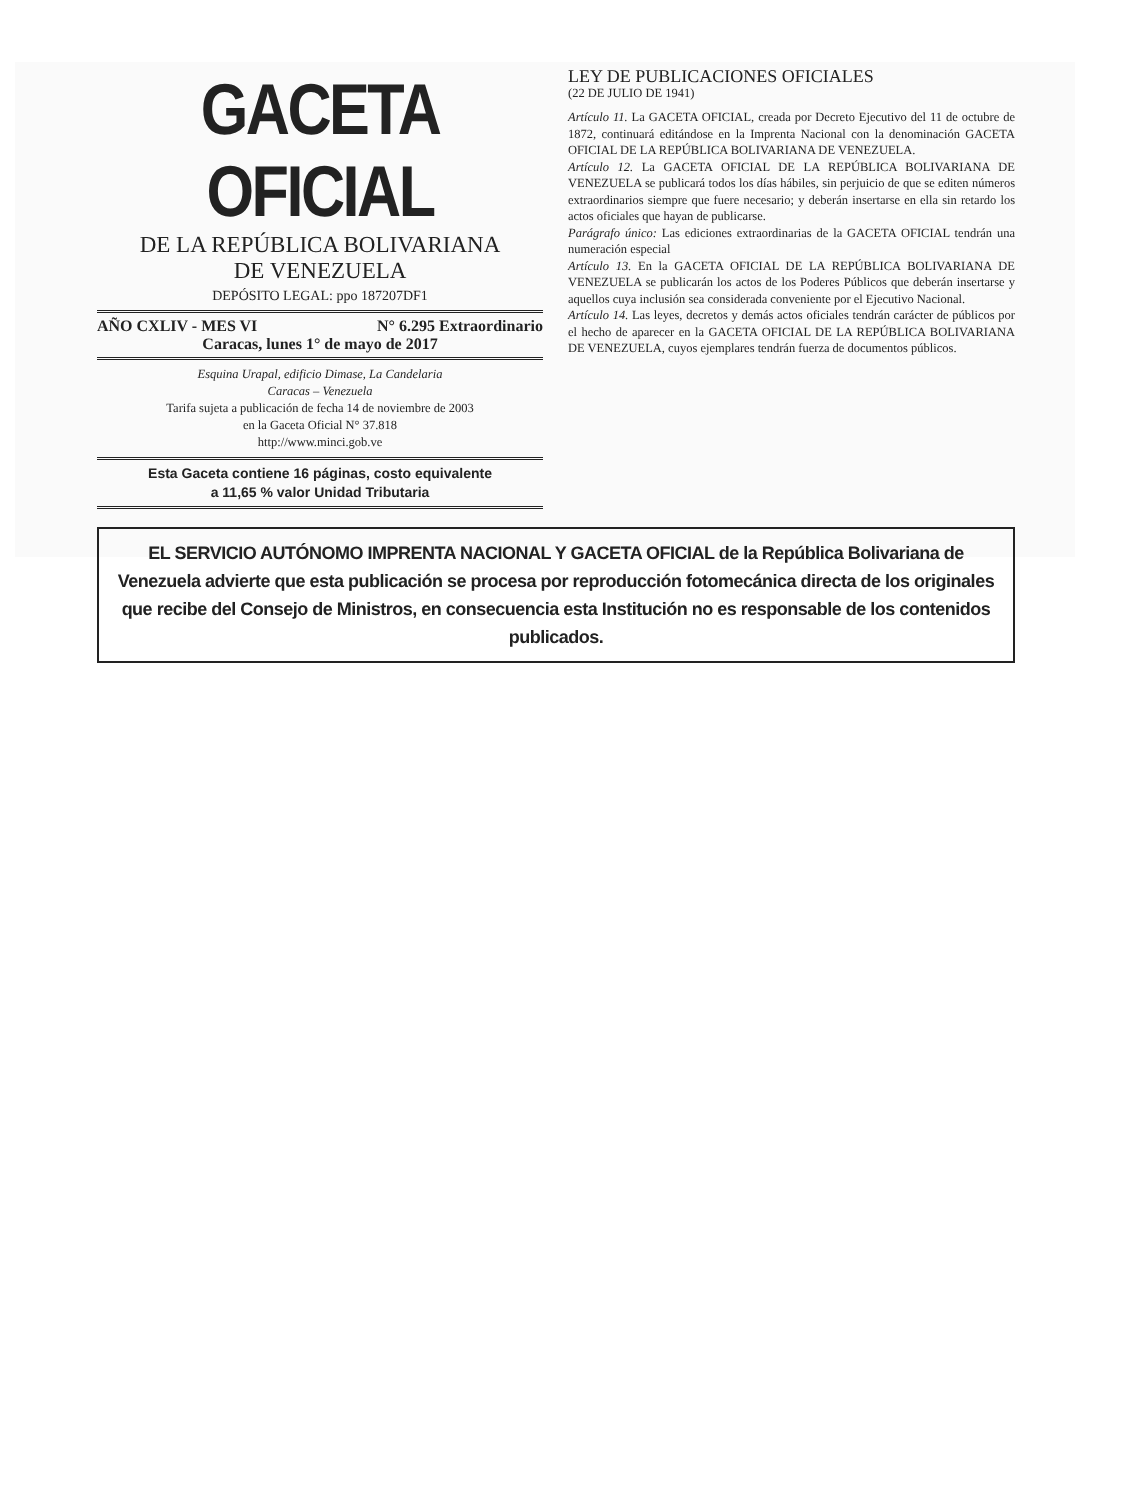GACETA OFICIAL
DE LA REPÚBLICA BOLIVARIANA
DE VENEZUELA
DEPÓSITO LEGAL: ppo 187207DF1
AÑO CXLIV - MES VI N° 6.295 Extraordinario
Caracas, lunes 1° de mayo de 2017
Esquina Urapal, edificio Dimase, La Candelaria
Caracas – Venezuela
Tarifa sujeta a publicación de fecha 14 de noviembre de 2003
en la Gaceta Oficial N° 37.818
http://www.minci.gob.ve
Esta Gaceta contiene 16 páginas, costo equivalente
a 11,65 % valor Unidad Tributaria
LEY DE PUBLICACIONES OFICIALES
(22 DE JULIO DE 1941)
Artículo 11. La GACETA OFICIAL, creada por Decreto Ejecutivo del 11 de octubre de 1872, continuará editándose en la Imprenta Nacional con la denominación GACETA OFICIAL DE LA REPÚBLICA BOLIVARIANA DE VENEZUELA.
Artículo 12. La GACETA OFICIAL DE LA REPÚBLICA BOLIVARIANA DE VENEZUELA se publicará todos los días hábiles, sin perjuicio de que se editen números extraordinarios siempre que fuere necesario; y deberán insertarse en ella sin retardo los actos oficiales que hayan de publicarse.
Parágrafo único: Las ediciones extraordinarias de la GACETA OFICIAL tendrán una numeración especial
Artículo 13. En la GACETA OFICIAL DE LA REPÚBLICA BOLIVARIANA DE VENEZUELA se publicarán los actos de los Poderes Públicos que deberán insertarse y aquellos cuya inclusión sea considerada conveniente por el Ejecutivo Nacional.
Artículo 14. Las leyes, decretos y demás actos oficiales tendrán carácter de públicos por el hecho de aparecer en la GACETA OFICIAL DE LA REPÚBLICA BOLIVARIANA DE VENEZUELA, cuyos ejemplares tendrán fuerza de documentos públicos.
EL SERVICIO AUTÓNOMO IMPRENTA NACIONAL Y GACETA OFICIAL de la República Bolivariana de Venezuela advierte que esta publicación se procesa por reproducción fotomecánica directa de los originales que recibe del Consejo de Ministros, en consecuencia esta Institución no es responsable de los contenidos publicados.